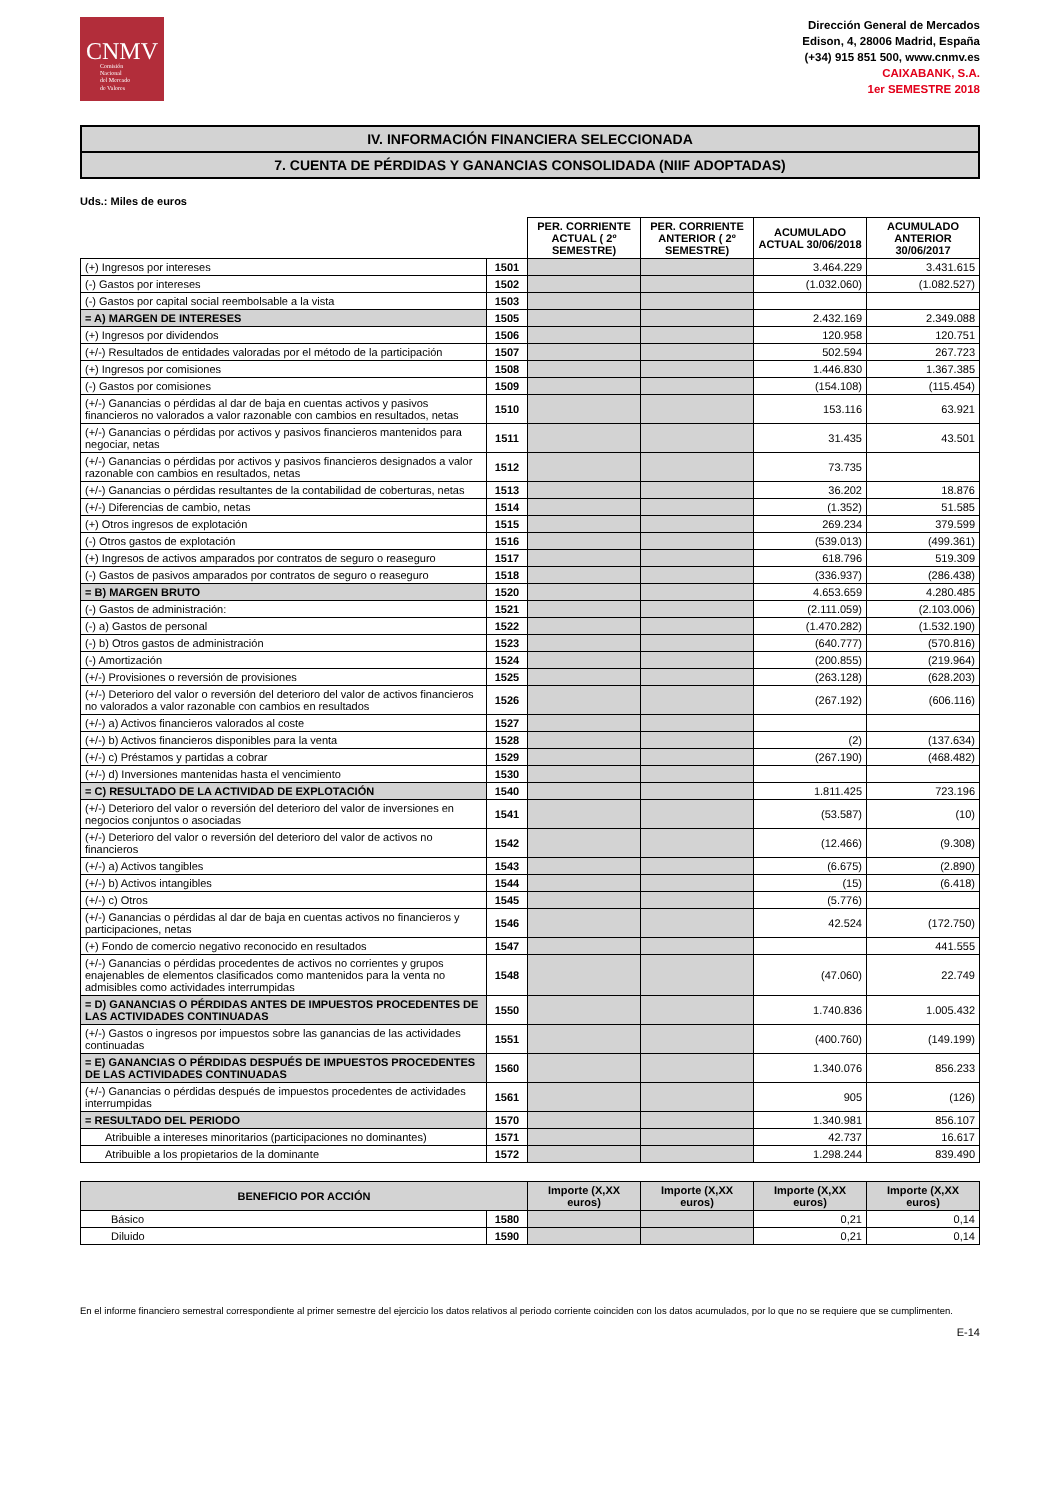CNMV
Comisión
Nacional
del Mercado
de Valores
Dirección General de Mercados
Edison, 4, 28006 Madrid, España
(+34) 915 851 500, www.cnmv.es
CAIXABANK, S.A.
1er SEMESTRE 2018
IV. INFORMACIÓN FINANCIERA SELECCIONADA
7. CUENTA DE PÉRDIDAS Y GANANCIAS CONSOLIDADA (NIIF ADOPTADAS)
Uds.: Miles de euros
| | | PER. CORRIENTE ACTUAL ( 2º SEMESTRE) | PER. CORRIENTE ANTERIOR ( 2º SEMESTRE) | ACUMULADO ACTUAL 30/06/2018 | ACUMULADO ANTERIOR 30/06/2017 |
| --- | --- | --- | --- | --- | --- |
| (+) Ingresos por intereses | 1501 | | | 3.464.229 | 3.431.615 |
| (-) Gastos por intereses | 1502 | | | (1.032.060) | (1.082.527) |
| (-) Gastos por capital social reembolsable a la vista | 1503 | | | | |
| = A) MARGEN DE INTERESES | 1505 | | | 2.432.169 | 2.349.088 |
| (+) Ingresos por dividendos | 1506 | | | 120.958 | 120.751 |
| (+/-) Resultados de entidades valoradas por el método de la participación | 1507 | | | 502.594 | 267.723 |
| (+) Ingresos por comisiones | 1508 | | | 1.446.830 | 1.367.385 |
| (-) Gastos por comisiones | 1509 | | | (154.108) | (115.454) |
| (+/-) Ganancias o pérdidas al dar de baja en cuentas activos y pasivos financieros no valorados a valor razonable con cambios en resultados, netas | 1510 | | | 153.116 | 63.921 |
| (+/-) Ganancias o pérdidas por activos y pasivos financieros mantenidos para negociar, netas | 1511 | | | 31.435 | 43.501 |
| (+/-) Ganancias o pérdidas por activos y pasivos financieros designados a valor razonable con cambios en resultados, netas | 1512 | | | 73.735 | |
| (+/-) Ganancias o pérdidas resultantes de la contabilidad de coberturas, netas | 1513 | | | 36.202 | 18.876 |
| (+/-) Diferencias de cambio, netas | 1514 | | | (1.352) | 51.585 |
| (+) Otros ingresos de explotación | 1515 | | | 269.234 | 379.599 |
| (-) Otros gastos de explotación | 1516 | | | (539.013) | (499.361) |
| (+) Ingresos de activos amparados por contratos de seguro o reaseguro | 1517 | | | 618.796 | 519.309 |
| (-) Gastos de pasivos amparados por contratos de seguro o reaseguro | 1518 | | | (336.937) | (286.438) |
| = B) MARGEN BRUTO | 1520 | | | 4.653.659 | 4.280.485 |
| (-) Gastos de administración: | 1521 | | | (2.111.059) | (2.103.006) |
| (-) a) Gastos de personal | 1522 | | | (1.470.282) | (1.532.190) |
| (-) b) Otros gastos de administración | 1523 | | | (640.777) | (570.816) |
| (-) Amortización | 1524 | | | (200.855) | (219.964) |
| (+/-) Provisiones o reversión de provisiones | 1525 | | | (263.128) | (628.203) |
| (+/-) Deterioro del valor o reversión del deterioro del valor de activos financieros no valorados a valor razonable con cambios en resultados | 1526 | | | (267.192) | (606.116) |
| (+/-) a) Activos financieros valorados al coste | 1527 | | | | |
| (+/-) b) Activos financieros disponibles para la venta | 1528 | | | (2) | (137.634) |
| (+/-) c) Préstamos y partidas a cobrar | 1529 | | | (267.190) | (468.482) |
| (+/-) d) Inversiones mantenidas hasta el vencimiento | 1530 | | | | |
| = C) RESULTADO DE LA ACTIVIDAD DE EXPLOTACIÓN | 1540 | | | 1.811.425 | 723.196 |
| (+/-) Deterioro del valor o reversión del deterioro del valor de inversiones en negocios conjuntos o asociadas | 1541 | | | (53.587) | (10) |
| (+/-) Deterioro del valor o reversión del deterioro del valor de activos no financieros | 1542 | | | (12.466) | (9.308) |
| (+/-) a) Activos tangibles | 1543 | | | (6.675) | (2.890) |
| (+/-) b) Activos intangibles | 1544 | | | (15) | (6.418) |
| (+/-) c) Otros | 1545 | | | (5.776) | |
| (+/-) Ganancias o pérdidas al dar de baja en cuentas activos no financieros y participaciones, netas | 1546 | | | 42.524 | (172.750) |
| (+) Fondo de comercio negativo reconocido en resultados | 1547 | | | | 441.555 |
| (+/-) Ganancias o pérdidas procedentes de activos no corrientes y grupos enajenables de elementos clasificados como mantenidos para la venta no admisibles como actividades interrumpidas | 1548 | | | (47.060) | 22.749 |
| = D) GANANCIAS O PÉRDIDAS ANTES DE IMPUESTOS PROCEDENTES DE LAS ACTIVIDADES CONTINUADAS | 1550 | | | 1.740.836 | 1.005.432 |
| (+/-) Gastos o ingresos por impuestos sobre las ganancias de las actividades continuadas | 1551 | | | (400.760) | (149.199) |
| = E) GANANCIAS O PÉRDIDAS DESPUÉS DE IMPUESTOS PROCEDENTES DE LAS ACTIVIDADES CONTINUADAS | 1560 | | | 1.340.076 | 856.233 |
| (+/-) Ganancias o pérdidas después de impuestos procedentes de actividades interrumpidas | 1561 | | | 905 | (126) |
| = RESULTADO DEL PERIODO | 1570 | | | 1.340.981 | 856.107 |
| Atribuible a intereses minoritarios (participaciones no dominantes) | 1571 | | | 42.737 | 16.617 |
| Atribuible a los propietarios de la dominante | 1572 | | | 1.298.244 | 839.490 |
| BENEFICIO POR ACCIÓN | | Importe (X,XX euros) | Importe (X,XX euros) | Importe (X,XX euros) | Importe (X,XX euros) |
| --- | --- | --- | --- | --- | --- |
| Básico | 1580 | | | 0,21 | 0,14 |
| Diluido | 1590 | | | 0,21 | 0,14 |
En el informe financiero semestral correspondiente al primer semestre del ejercicio los datos relativos al periodo corriente coinciden con los datos acumulados, por lo que no se requiere que se cumplimenten.
E-14